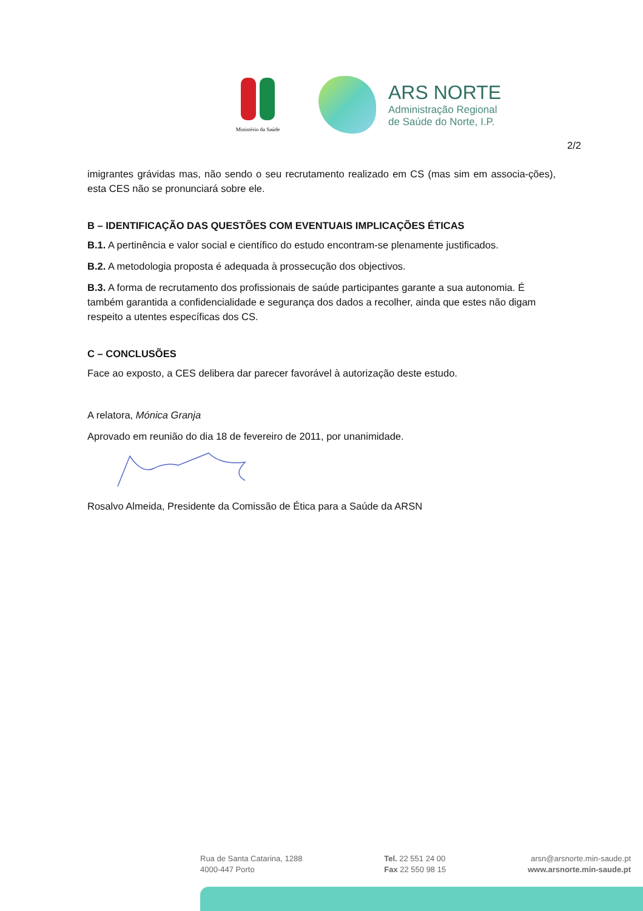Ministério da Saúde
ARS NORTE
Administração Regional
de Saúde do Norte, I.P.
2/2
imigrantes grávidas mas, não sendo o seu recrutamento realizado em CS (mas sim em associa-ções), esta CES não se pronunciará sobre ele.
B – IDENTIFICAÇÃO DAS QUESTÕES COM EVENTUAIS IMPLICAÇÕES ÉTICAS
B.1. A pertinência e valor social e científico do estudo encontram-se plenamente justificados.
B.2. A metodologia proposta é adequada à prossecução dos objectivos.
B.3. A forma de recrutamento dos profissionais de saúde participantes garante a sua autonomia. É também garantida a confidencialidade e segurança dos dados a recolher, ainda que estes não digam respeito a utentes específicas dos CS.
C – CONCLUSÕES
Face ao exposto, a CES delibera dar parecer favorável à autorização deste estudo.
A relatora, Mónica Granja
Aprovado em reunião do dia 18 de fevereiro de 2011, por unanimidade.
Rosalvo Almeida, Presidente da Comissão de Ética para a Saúde da ARSN
Rua de Santa Catarina, 1288
4000-447 Porto
Tel. 22 551 24 00
Fax 22 550 98 15
arsn@arsnorte.min-saude.pt
www.arsnorte.min-saude.pt